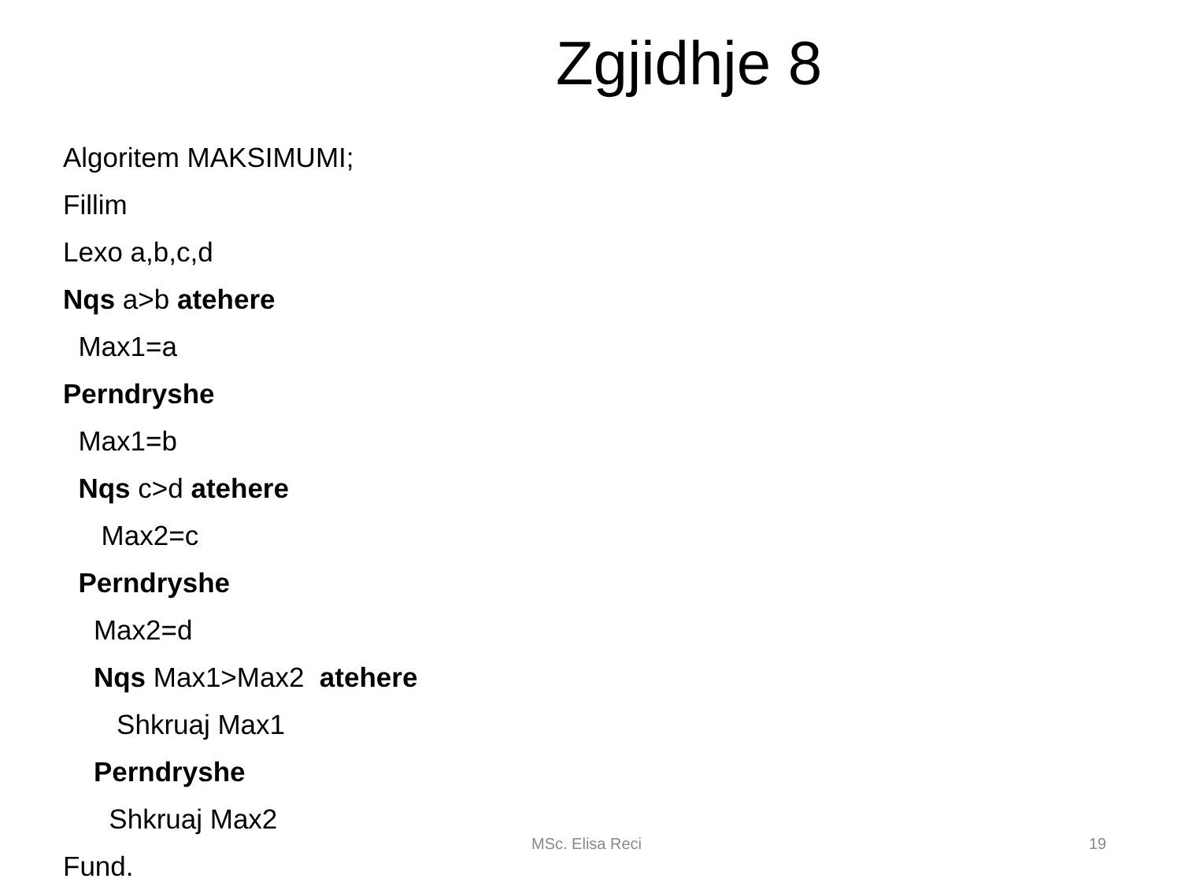Zgjidhje 8
Algoritem MAKSIMUMI;
Fillim
Lexo a,b,c,d
Nqs a>b atehere
Max1=a
Perndryshe
Max1=b
Nqs c>d atehere
Max2=c
Perndryshe
Max2=d
Nqs Max1>Max2 atehere
Shkruaj Max1
Perndryshe
Shkruaj Max2
Fund.
MSc. Elisa Reci 19